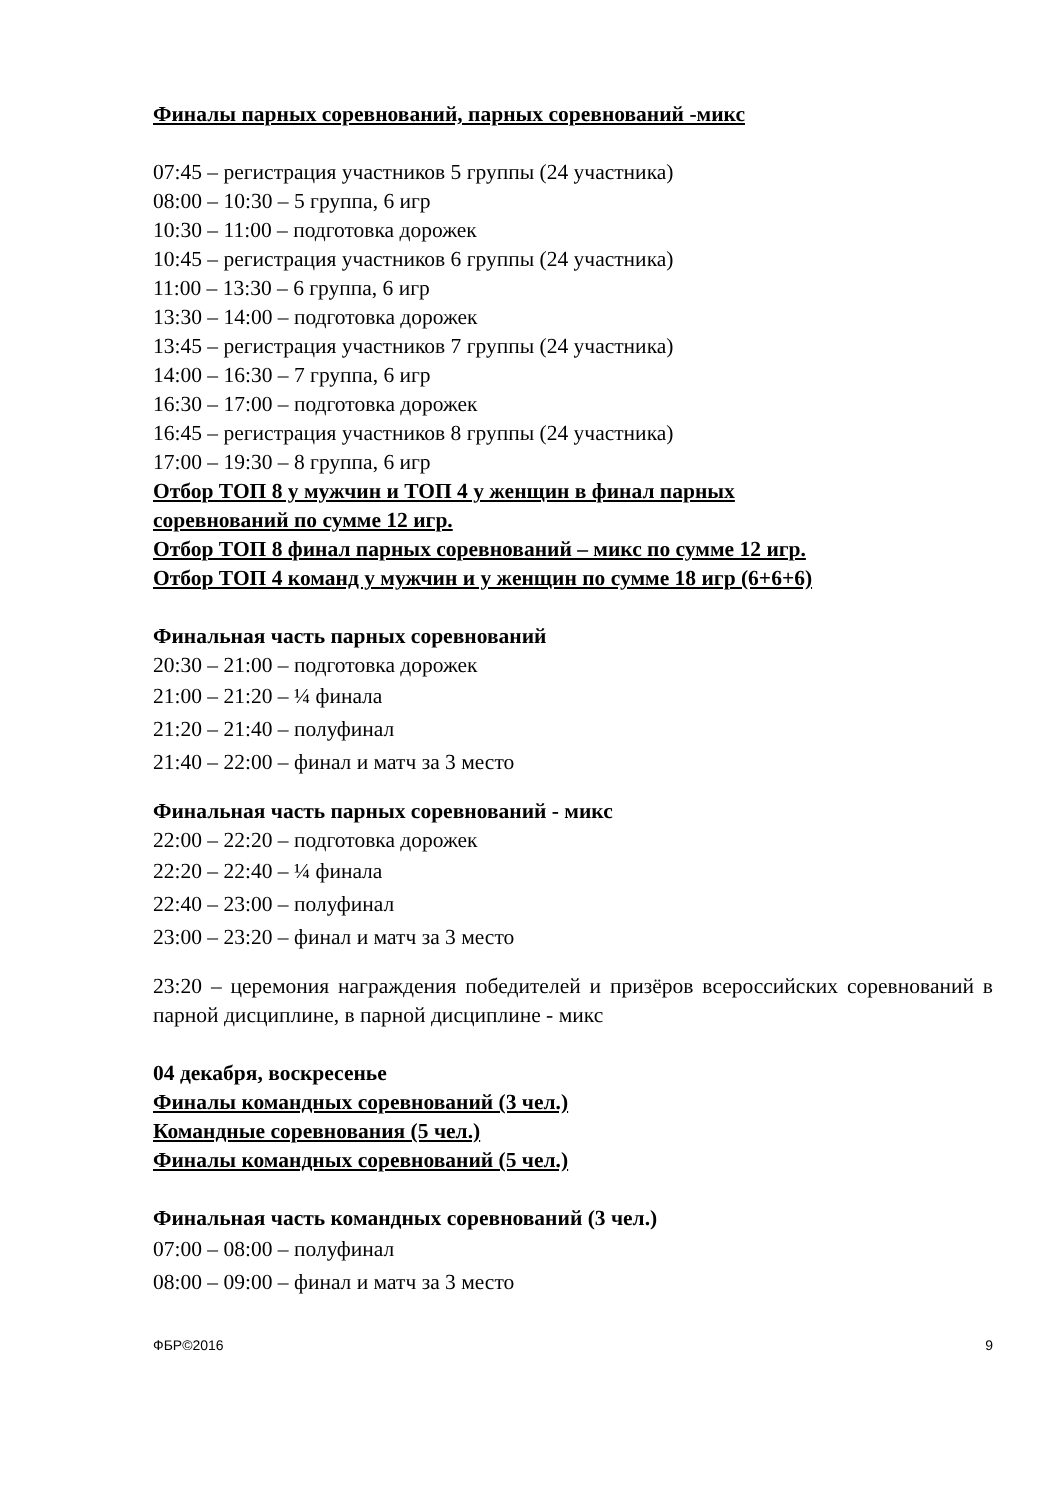Финалы парных соревнований, парных соревнований -микс
07:45 – регистрация участников 5 группы (24 участника)
08:00 – 10:30 – 5 группа, 6 игр
10:30 – 11:00 – подготовка дорожек
10:45 – регистрация участников 6 группы (24 участника)
11:00 – 13:30 – 6 группа, 6 игр
13:30 – 14:00 – подготовка дорожек
13:45 – регистрация участников 7 группы (24 участника)
14:00 – 16:30 – 7 группа, 6 игр
16:30 – 17:00 – подготовка дорожек
16:45 – регистрация участников 8 группы (24 участника)
17:00 – 19:30 – 8 группа, 6 игр
Отбор ТОП 8 у мужчин и ТОП 4 у женщин в финал парных
соревнований по сумме 12 игр.
Отбор ТОП 8 финал парных соревнований – микс по сумме 12 игр.
Отбор ТОП 4 команд у мужчин и у женщин по сумме 18 игр (6+6+6)
Финальная часть парных соревнований
20:30 – 21:00 – подготовка дорожек
21:00 – 21:20 – ¼ финала
21:20 – 21:40 – полуфинал
21:40 – 22:00 – финал и матч за 3 место
Финальная часть парных соревнований - микс
22:00 – 22:20 – подготовка дорожек
22:20 – 22:40 – ¼ финала
22:40 – 23:00 – полуфинал
23:00 – 23:20 – финал и матч за 3 место
23:20 – церемония награждения победителей и призёров всероссийских соревнований в парной дисциплине, в парной дисциплине - микс
04 декабря, воскресенье
Финалы командных соревнований (3 чел.)
Командные соревнования (5 чел.)
Финалы командных соревнований (5 чел.)
Финальная часть командных соревнований (3 чел.)
07:00 – 08:00 – полуфинал
08:00 – 09:00 – финал и матч за 3 место
ФБР©2016 9